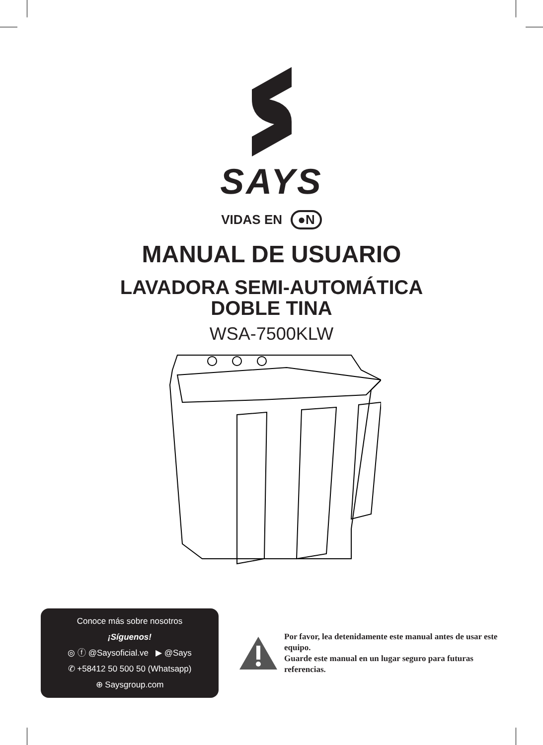SAYS
VIDAS EN ●N
MANUAL DE USUARIO
LAVADORA SEMI-AUTOMÁTICA
DOBLE TINA
WSA-7500KLW
Conoce más sobre nosotros
¡Síguenos!
◎ ⓕ @Saysoficial.ve ▶ @Says
✆ +58412 50 500 50 (Whatsapp)
⊕ Saysgroup.com
Por favor, lea detenidamente este manual antes de usar este equipo.
Guarde este manual en un lugar seguro para futuras referencias.